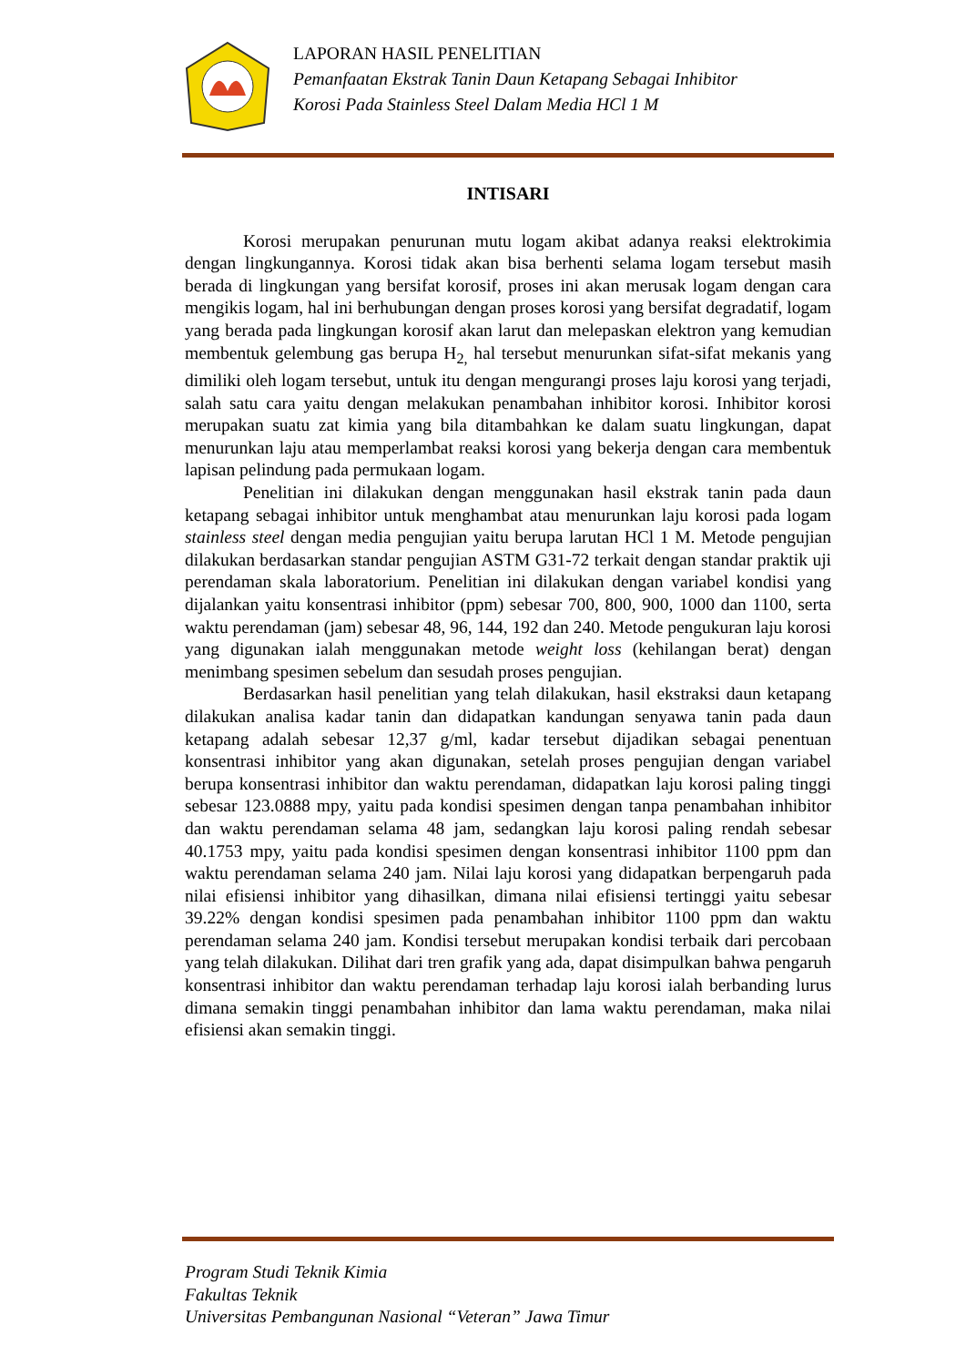LAPORAN HASIL PENELITIAN
Pemanfaatan Ekstrak Tanin Daun Ketapang Sebagai Inhibitor
Korosi Pada Stainless Steel Dalam Media HCl 1 M
INTISARI
Korosi merupakan penurunan mutu logam akibat adanya reaksi elektrokimia dengan lingkungannya. Korosi tidak akan bisa berhenti selama logam tersebut masih berada di lingkungan yang bersifat korosif, proses ini akan merusak logam dengan cara mengikis logam, hal ini berhubungan dengan proses korosi yang bersifat degradatif, logam yang berada pada lingkungan korosif akan larut dan melepaskan elektron yang kemudian membentuk gelembung gas berupa H<sub>2,</sub> hal tersebut menurunkan sifat-sifat mekanis yang dimiliki oleh logam tersebut, untuk itu dengan mengurangi proses laju korosi yang terjadi, salah satu cara yaitu dengan melakukan penambahan inhibitor korosi. Inhibitor korosi merupakan suatu zat kimia yang bila ditambahkan ke dalam suatu lingkungan, dapat menurunkan laju atau memperlambat reaksi korosi yang bekerja dengan cara membentuk lapisan pelindung pada permukaan logam.
Penelitian ini dilakukan dengan menggunakan hasil ekstrak tanin pada daun ketapang sebagai inhibitor untuk menghambat atau menurunkan laju korosi pada logam stainless steel dengan media pengujian yaitu berupa larutan HCl 1 M. Metode pengujian dilakukan berdasarkan standar pengujian ASTM G31-72 terkait dengan standar praktik uji perendaman skala laboratorium. Penelitian ini dilakukan dengan variabel kondisi yang dijalankan yaitu konsentrasi inhibitor (ppm) sebesar 700, 800, 900, 1000 dan 1100, serta waktu perendaman (jam) sebesar 48, 96, 144, 192 dan 240. Metode pengukuran laju korosi yang digunakan ialah menggunakan metode weight loss (kehilangan berat) dengan menimbang spesimen sebelum dan sesudah proses pengujian.
Berdasarkan hasil penelitian yang telah dilakukan, hasil ekstraksi daun ketapang dilakukan analisa kadar tanin dan didapatkan kandungan senyawa tanin pada daun ketapang adalah sebesar 12,37 g/ml, kadar tersebut dijadikan sebagai penentuan konsentrasi inhibitor yang akan digunakan, setelah proses pengujian dengan variabel berupa konsentrasi inhibitor dan waktu perendaman, didapatkan laju korosi paling tinggi sebesar 123.0888 mpy, yaitu pada kondisi spesimen dengan tanpa penambahan inhibitor dan waktu perendaman selama 48 jam, sedangkan laju korosi paling rendah sebesar 40.1753 mpy, yaitu pada kondisi spesimen dengan konsentrasi inhibitor 1100 ppm dan waktu perendaman selama 240 jam. Nilai laju korosi yang didapatkan berpengaruh pada nilai efisiensi inhibitor yang dihasilkan, dimana nilai efisiensi tertinggi yaitu sebesar 39.22% dengan kondisi spesimen pada penambahan inhibitor 1100 ppm dan waktu perendaman selama 240 jam. Kondisi tersebut merupakan kondisi terbaik dari percobaan yang telah dilakukan. Dilihat dari tren grafik yang ada, dapat disimpulkan bahwa pengaruh konsentrasi inhibitor dan waktu perendaman terhadap laju korosi ialah berbanding lurus dimana semakin tinggi penambahan inhibitor dan lama waktu perendaman, maka nilai efisiensi akan semakin tinggi.
Program Studi Teknik Kimia
Fakultas Teknik
Universitas Pembangunan Nasional “Veteran” Jawa Timur